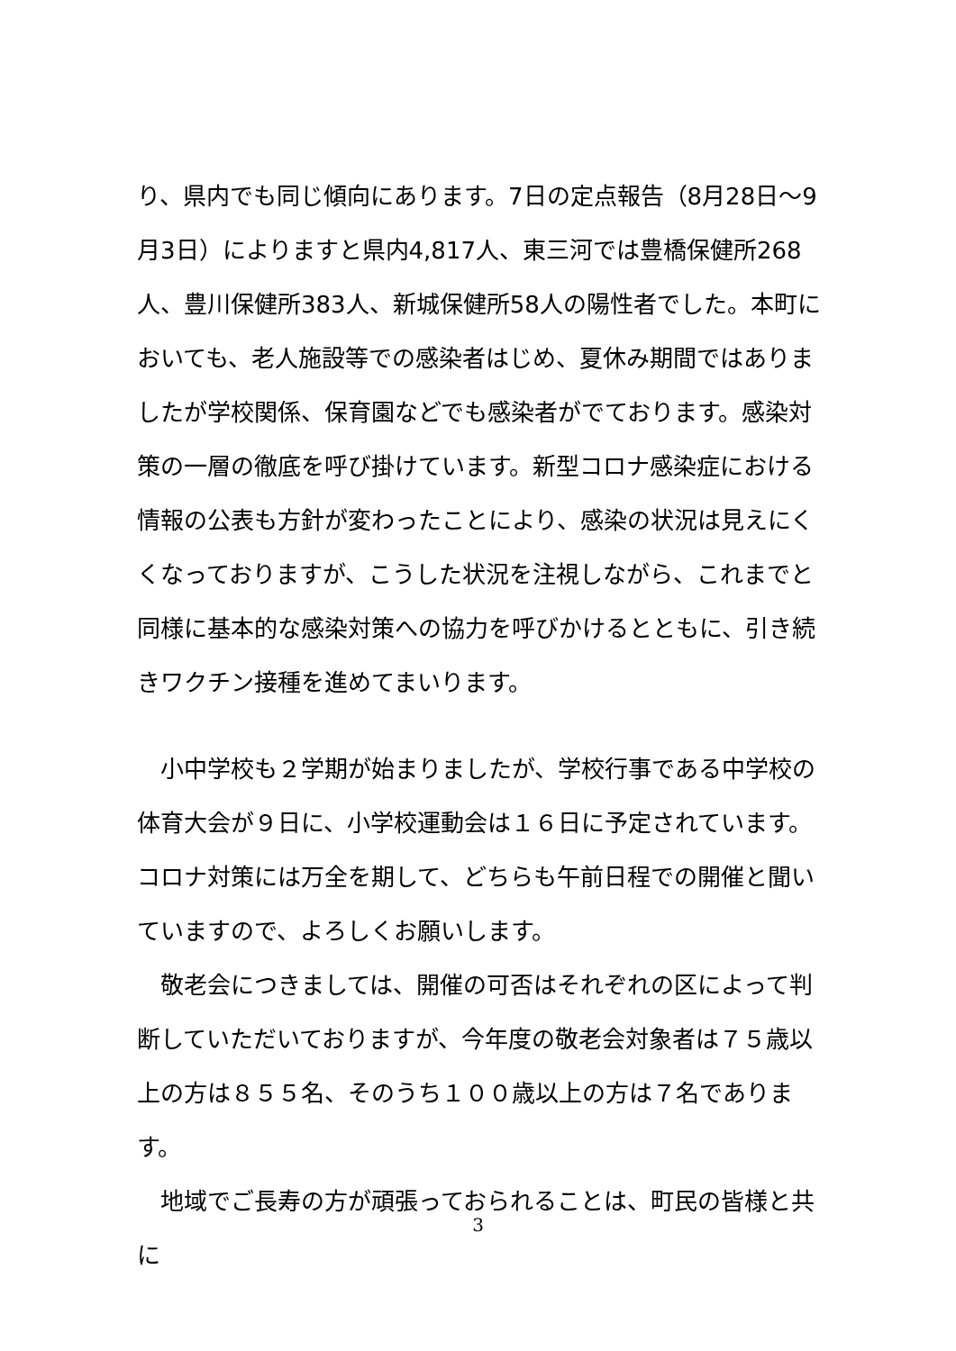り、県内でも同じ傾向にあります。7日の定点報告（8月28日～9月3日）によりますと県内4,817人、東三河では豊橋保健所268人、豊川保健所383人、新城保健所58人の陽性者でした。本町においても、老人施設等での感染者はじめ、夏休み期間ではありましたが学校関係、保育園などでも感染者がでております。感染対策の一層の徹底を呼び掛けています。新型コロナ感染症における情報の公表も方針が変わったことにより、感染の状況は見えにくくなっておりますが、こうした状況を注視しながら、これまでと同様に基本的な感染対策への協力を呼びかけるとともに、引き続きワクチン接種を進めてまいります。
　小中学校も２学期が始まりましたが、学校行事である中学校の体育大会が９日に、小学校運動会は１６日に予定されています。コロナ対策には万全を期して、どちらも午前日程での開催と聞いていますので、よろしくお願いします。
　敬老会につきましては、開催の可否はそれぞれの区によって判断していただいておりますが、今年度の敬老会対象者は７５歳以上の方は８５５名、そのうち１００歳以上の方は７名であります。
　地域でご長寿の方が頑張っておられることは、町民の皆様と共に
3